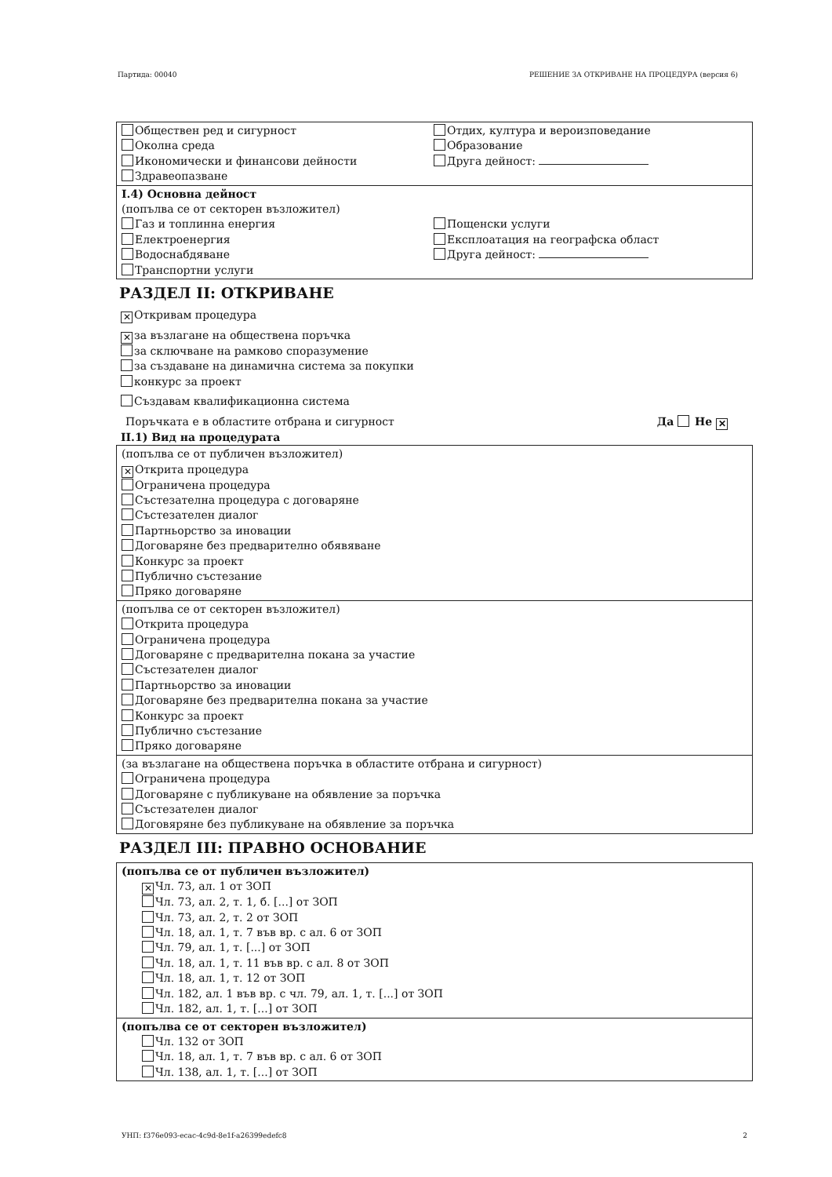Партида: 00040 РЕШЕНИЕ ЗА ОТКРИВАНЕ НА ПРОЦЕДУРА (версия 6)
Обществен ред и сигурност
Околна среда
Икономически и финансови дейности
Здравеопазване
Отдих, култура и вероизповедание
Образование
Друга дейност:
I.4) Основна дейност
(попълва се от секторен възложител)
Газ и топлинна енергия
Електроенергия
Водоснабдяване
Транспортни услуги
Пощенски услуги
Експлоатация на географска област
Друга дейност:
РАЗДЕЛ II: ОТКРИВАНЕ
✕ Откривам процедура
✕ за възлагане на обществена поръчка
за сключване на рамково споразумение
за създаване на динамична система за покупки
конкурс за проект
Създавам квалификационна система
Поръчката е в областите отбрана и сигурност Да Не ✕
II.1) Вид на процедурата
(попълва се от публичен възложител)
✕ Открита процедура
Ограничена процедура
Състезателна процедура с договаряне
Състезателен диалог
Партньорство за иновации
Договаряне без предварително обявяване
Конкурс за проект
Публично състезание
Пряко договаряне
(попълва се от секторен възложител)
Открита процедура
Ограничена процедура
Договаряне с предварителна покана за участие
Състезателен диалог
Партньорство за иновации
Договаряне без предварителна покана за участие
Конкурс за проект
Публично състезание
Пряко договаряне
(за възлагане на обществена поръчка в областите отбрана и сигурност)
Ограничена процедура
Договаряне с публикуване на обявление за поръчка
Състезателен диалог
Договяряне без публикуване на обявление за поръчка
РАЗДЕЛ III: ПРАВНО ОСНОВАНИЕ
(попълва се от публичен възложител)
✕ Чл. 73, ал. 1 от ЗОП
Чл. 73, ал. 2, т. 1, б. [...] от ЗОП
Чл. 73, ал. 2, т. 2 от ЗОП
Чл. 18, ал. 1, т. 7 във вр. с ал. 6 от ЗОП
Чл. 79, ал. 1, т. [...] от ЗОП
Чл. 18, ал. 1, т. 11 във вр. с ал. 8 от ЗОП
Чл. 18, ал. 1, т. 12 от ЗОП
Чл. 182, ал. 1 във вр. с чл. 79, ал. 1, т. [...] от ЗОП
Чл. 182, ал. 1, т. [...] от ЗОП
(попълва се от секторен възложител)
Чл. 132 от ЗОП
Чл. 18, ал. 1, т. 7 във вр. с ал. 6 от ЗОП
Чл. 138, ал. 1, т. [...] от ЗОП
УНП: f376e093-ecac-4c9d-8e1f-a26399edefc8 2